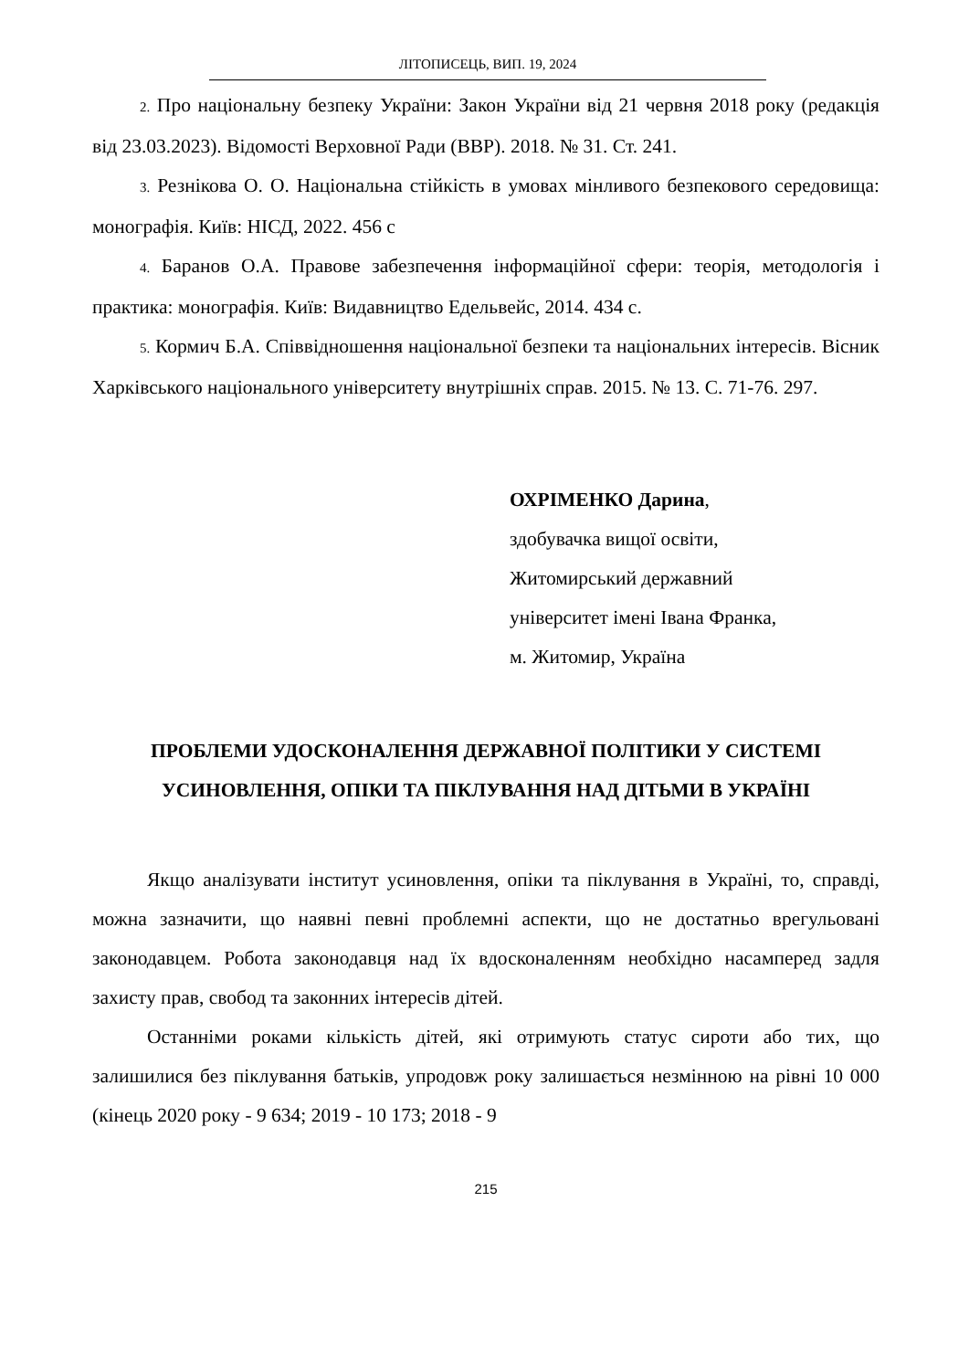ЛІТОПИСЕЦЬ, ВИП. 19, 2024
2. Про національну безпеку України: Закон України від 21 червня 2018 року (редакція від 23.03.2023). Відомості Верховної Ради (ВВР). 2018. № 31. Ст. 241.
3. Резнікова О. О. Національна стійкість в умовах мінливого безпекового середовища: монографія. Київ: НІСД, 2022. 456 с
4. Баранов О.А. Правове забезпечення інформаційної сфери: теорія, методологія і практика: монографія. Київ: Видавництво Едельвейс, 2014. 434 с.
5. Кормич Б.А. Співвідношення національної безпеки та національних інтересів. Вісник Харківського національного університету внутрішніх справ. 2015. № 13. С. 71-76. 297.
ОХРІМЕНКО Дарина,
здобувачка вищої освіти,
Житомирський державний
університет імені Івана Франка,
м. Житомир, Україна
ПРОБЛЕМИ УДОСКОНАЛЕННЯ ДЕРЖАВНОЇ ПОЛІТИКИ У СИСТЕМІ УСИНОВЛЕННЯ, ОПІКИ ТА ПІКЛУВАННЯ НАД ДІТЬМИ В УКРАЇНІ
Якщо аналізувати інститут усиновлення, опіки та піклування в Україні, то, справді, можна зазначити, що наявні певні проблемні аспекти, що не достатньо врегульовані законодавцем. Робота законодавця над їх вдосконаленням необхідно насамперед задля захисту прав, свобод та законних інтересів дітей.
Останніми роками кількість дітей, які отримують статус сироти або тих, що залишилися без піклування батьків, упродовж року залишається незмінною на рівні 10 000 (кінець 2020 року - 9 634; 2019 - 10 173; 2018 - 9
215